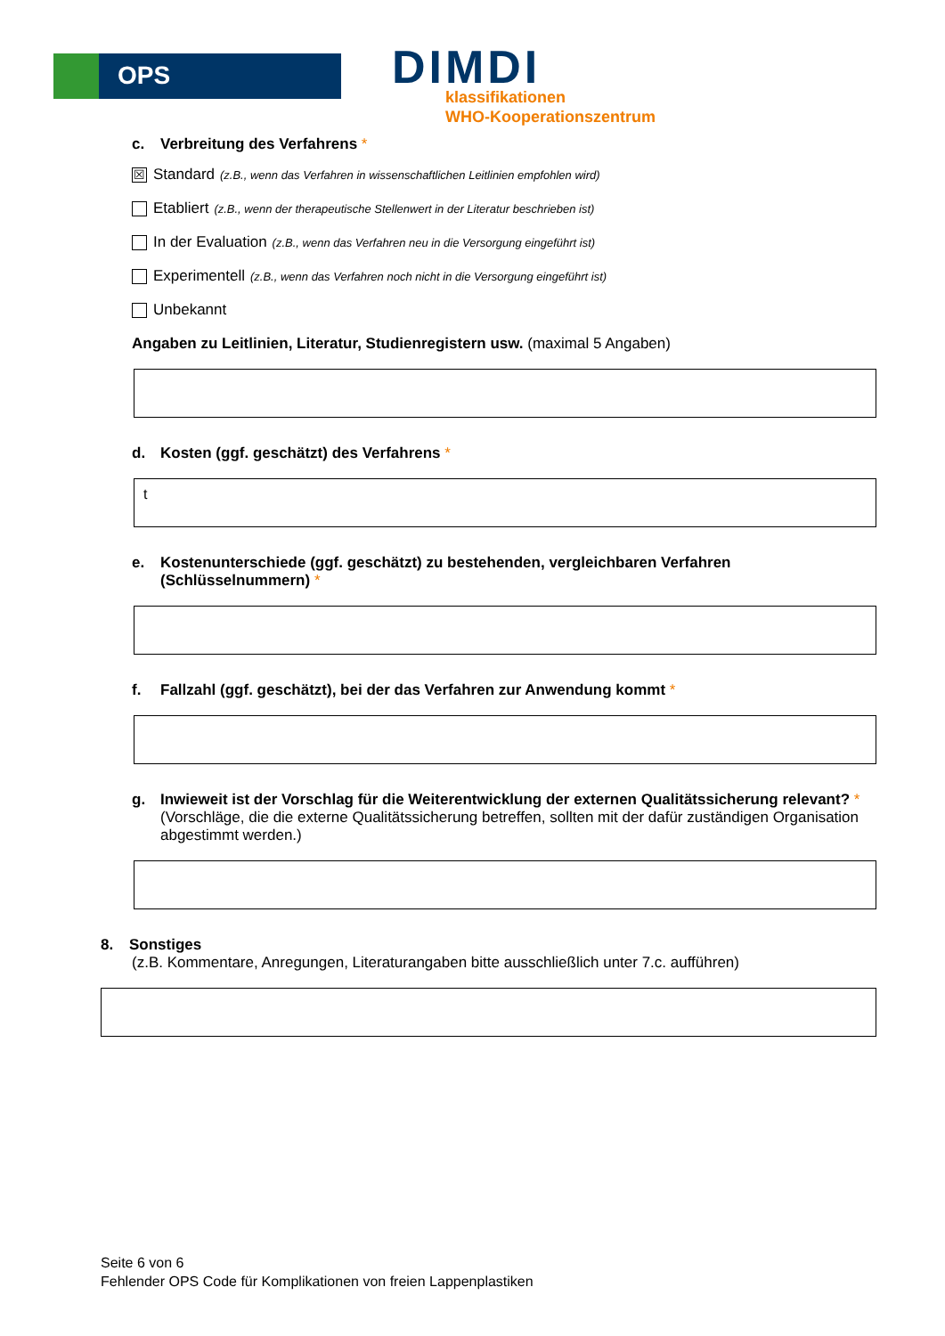OPS DIMDI
klassifikationen
WHO-Kooperationszentrum
c. Verbreitung des Verfahrens *
☒ Standard (z.B., wenn das Verfahren in wissenschaftlichen Leitlinien empfohlen wird)
Etabliert (z.B., wenn der therapeutische Stellenwert in der Literatur beschrieben ist)
In der Evaluation (z.B., wenn das Verfahren neu in die Versorgung eingeführt ist)
Experimentell (z.B., wenn das Verfahren noch nicht in die Versorgung eingeführt ist)
Unbekannt
Angaben zu Leitlinien, Literatur, Studienregistern usw. (maximal 5 Angaben)
d. Kosten (ggf. geschätzt) des Verfahrens *
t
e. Kostenunterschiede (ggf. geschätzt) zu bestehenden, vergleichbaren Verfahren (Schlüsselnummern) *
f. Fallzahl (ggf. geschätzt), bei der das Verfahren zur Anwendung kommt *
g. Inwieweit ist der Vorschlag für die Weiterentwicklung der externen Qualitätssicherung relevant? *
(Vorschläge, die die externe Qualitätssicherung betreffen, sollten mit der dafür zuständigen Organisation abgestimmt werden.)
8. Sonstiges
(z.B. Kommentare, Anregungen, Literaturangaben bitte ausschließlich unter 7.c. aufführen)
Seite 6 von 6
Fehlender OPS Code für Komplikationen von freien Lappenplastiken